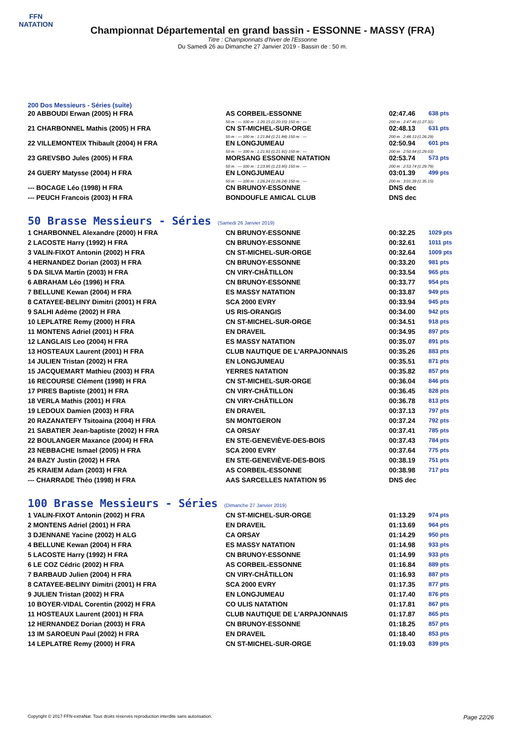FFN
NATATION
Championnat Départemental en grand bassin - ESSONNE - MASSY (FRA)
Titre : Championnats d'hiver de l'Essonne
Du Samedi 26 au Dimanche 27 Janvier 2019 - Bassin de : 50 m.
200 Dos Messieurs - Séries (suite)
| 20 ABBOUDI Erwan (2005) H FRA | AS CORBEIL-ESSONNE | 02:47.46 | 638 pts |
| | 50 m : --- 100 m : 1:20.15 (1:20.15) 150 m : --- | 200 m : 2:47.46 (1:27.31) | |
| 21 CHARBONNEL Mathis (2005) H FRA | CN ST-MICHEL-SUR-ORGE | 02:48.13 | 631 pts |
| | 50 m : --- 100 m : 1:21.84 (1:21.84) 150 m : --- | 200 m : 2:48.13 (1:26.29) | |
| 22 VILLEMONTEIX Thibault (2004) H FRA | EN LONGJUMEAU | 02:50.94 | 601 pts |
| | 50 m : --- 100 m : 1:21.91 (1:21.91) 150 m : --- | 200 m : 2:50.94 (1:29.03) | |
| 23 GREVSBO Jules (2005) H FRA | MORSANG ESSONNE NATATION | 02:53.74 | 573 pts |
| | 50 m : --- 100 m : 1:23.95 (1:23.95) 150 m : --- | 200 m : 2:53.74 (1:29.79) | |
| 24 GUERY Matysse (2004) H FRA | EN LONGJUMEAU | 03:01.39 | 499 pts |
| | 50 m : --- 100 m : 1:26.24 (1:26.24) 150 m : --- | 200 m : 3:01.39 (1:35.15) | |
| --- BOCAGE Léo (1998) H FRA | CN BRUNOY-ESSONNE | DNS dec | |
| --- PEUCH Francois (2003) H FRA | BONDOUFLE AMICAL CLUB | DNS dec | |
50 Brasse Messieurs - Séries (Samedi 26 Janvier 2019)
| 1 CHARBONNEL Alexandre (2000) H FRA | CN BRUNOY-ESSONNE | 00:32.25 | 1029 pts |
| 2 LACOSTE Harry (1992) H FRA | CN BRUNOY-ESSONNE | 00:32.61 | 1011 pts |
| 3 VALIN-FIXOT Antonin (2002) H FRA | CN ST-MICHEL-SUR-ORGE | 00:32.64 | 1009 pts |
| 4 HERNANDEZ Dorian (2003) H FRA | CN BRUNOY-ESSONNE | 00:33.20 | 981 pts |
| 5 DA SILVA Martin (2003) H FRA | CN VIRY-CHÂTILLON | 00:33.54 | 965 pts |
| 6 ABRAHAM Léo (1996) H FRA | CN BRUNOY-ESSONNE | 00:33.77 | 954 pts |
| 7 BELLUNE Kewan (2004) H FRA | ES MASSY NATATION | 00:33.87 | 949 pts |
| 8 CATAYEE-BELINY Dimitri (2001) H FRA | SCA 2000 EVRY | 00:33.94 | 945 pts |
| 9 SALHI Adème (2002) H FRA | US RIS-ORANGIS | 00:34.00 | 942 pts |
| 10 LEPLATRE Remy (2000) H FRA | CN ST-MICHEL-SUR-ORGE | 00:34.51 | 918 pts |
| 11 MONTENS Adriel (2001) H FRA | EN DRAVEIL | 00:34.95 | 897 pts |
| 12 LANGLAIS Leo (2004) H FRA | ES MASSY NATATION | 00:35.07 | 891 pts |
| 13 HOSTEAUX Laurent (2001) H FRA | CLUB NAUTIQUE DE L'ARPAJONNAIS | 00:35.26 | 883 pts |
| 14 JULIEN Tristan (2002) H FRA | EN LONGJUMEAU | 00:35.51 | 871 pts |
| 15 JACQUEMART Mathieu (2003) H FRA | YERRES NATATION | 00:35.82 | 857 pts |
| 16 RECOURSE Clément (1998) H FRA | CN ST-MICHEL-SUR-ORGE | 00:36.04 | 846 pts |
| 17 PIRES Baptiste (2001) H FRA | CN VIRY-CHÂTILLON | 00:36.45 | 828 pts |
| 18 VERLA Mathis (2001) H FRA | CN VIRY-CHÂTILLON | 00:36.78 | 813 pts |
| 19 LEDOUX Damien (2003) H FRA | EN DRAVEIL | 00:37.13 | 797 pts |
| 20 RAZANATEFY Tsitoaina (2004) H FRA | SN MONTGERON | 00:37.24 | 792 pts |
| 21 SABATIER Jean-baptiste (2002) H FRA | CA ORSAY | 00:37.41 | 785 pts |
| 22 BOULANGER Maxance (2004) H FRA | EN STE-GENEVIÈVE-DES-BOIS | 00:37.43 | 784 pts |
| 23 NEBBACHE Ismael (2005) H FRA | SCA 2000 EVRY | 00:37.64 | 775 pts |
| 24 BAZY Justin (2002) H FRA | EN STE-GENEVIÈVE-DES-BOIS | 00:38.19 | 751 pts |
| 25 KRAIEM Adam (2003) H FRA | AS CORBEIL-ESSONNE | 00:38.98 | 717 pts |
| --- CHARRADE Théo (1998) H FRA | AAS SARCELLES NATATION 95 | DNS dec | |
100 Brasse Messieurs - Séries (Dimanche 27 Janvier 2019)
| 1 VALIN-FIXOT Antonin (2002) H FRA | CN ST-MICHEL-SUR-ORGE | 01:13.29 | 974 pts |
| 2 MONTENS Adriel (2001) H FRA | EN DRAVEIL | 01:13.69 | 964 pts |
| 3 DJENNANE Yacine (2002) H ALG | CA ORSAY | 01:14.29 | 950 pts |
| 4 BELLUNE Kewan (2004) H FRA | ES MASSY NATATION | 01:14.98 | 933 pts |
| 5 LACOSTE Harry (1992) H FRA | CN BRUNOY-ESSONNE | 01:14.99 | 933 pts |
| 6 LE COZ Cédric (2002) H FRA | AS CORBEIL-ESSONNE | 01:16.84 | 889 pts |
| 7 BARBAUD Julien (2004) H FRA | CN VIRY-CHÂTILLON | 01:16.93 | 887 pts |
| 8 CATAYEE-BELINY Dimitri (2001) H FRA | SCA 2000 EVRY | 01:17.35 | 877 pts |
| 9 JULIEN Tristan (2002) H FRA | EN LONGJUMEAU | 01:17.40 | 876 pts |
| 10 BOYER-VIDAL Corentin (2002) H FRA | CO ULIS NATATION | 01:17.81 | 867 pts |
| 11 HOSTEAUX Laurent (2001) H FRA | CLUB NAUTIQUE DE L'ARPAJONNAIS | 01:17.87 | 865 pts |
| 12 HERNANDEZ Dorian (2003) H FRA | CN BRUNOY-ESSONNE | 01:18.25 | 857 pts |
| 13 IM SAROEUN Paul (2002) H FRA | EN DRAVEIL | 01:18.40 | 853 pts |
| 14 LEPLATRE Remy (2000) H FRA | CN ST-MICHEL-SUR-ORGE | 01:19.03 | 839 pts |
Copyright © 2017 FFN-extraNat. Tous droits réservés reproduction interdite sans autorisation. Page 22/26